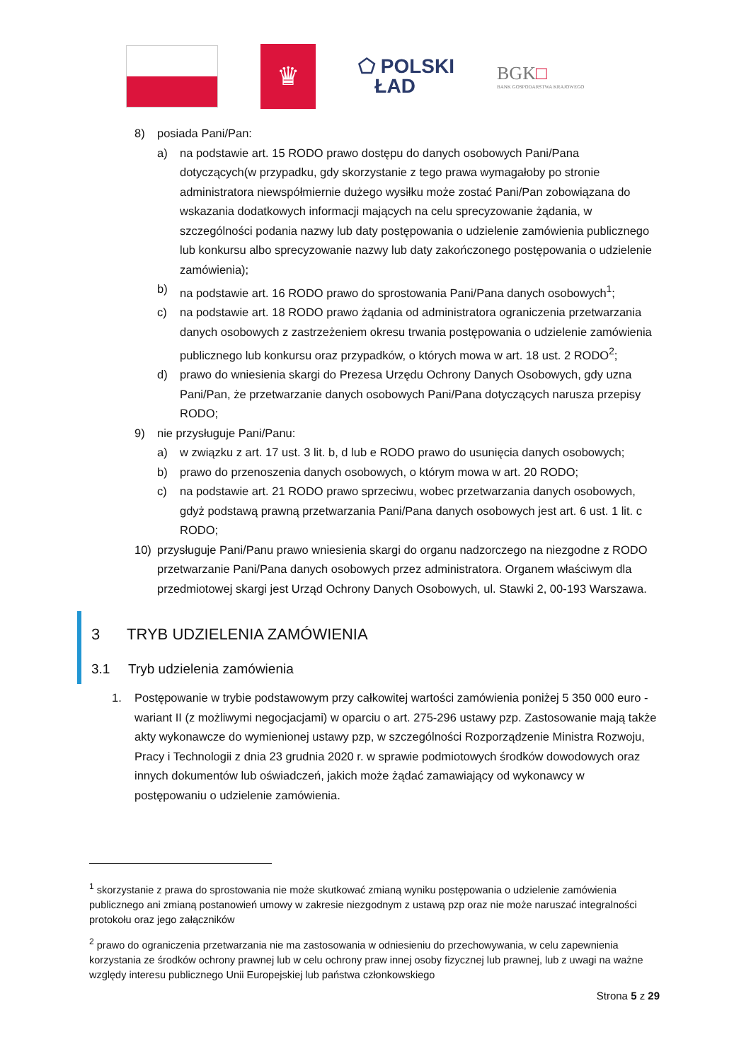♛
⬠ POLSKI
ŁAD
BGK□
BANK GOSPODARSTWA KRAJOWEGO
8) posiada Pani/Pan:
a) na podstawie art. 15 RODO prawo dostępu do danych osobowych Pani/Pana dotyczących(w przypadku, gdy skorzystanie z tego prawa wymagałoby po stronie administratora niewspółmiernie dużego wysiłku może zostać Pani/Pan zobowiązana do wskazania dodatkowych informacji mających na celu sprecyzowanie żądania, w szczególności podania nazwy lub daty postępowania o udzielenie zamówienia publicznego lub konkursu albo sprecyzowanie nazwy lub daty zakończonego postępowania o udzielenie zamówienia);
b) na podstawie art. 16 RODO prawo do sprostowania Pani/Pana danych osobowych<sup>1</sup>;
c) na podstawie art. 18 RODO prawo żądania od administratora ograniczenia przetwarzania danych osobowych z zastrzeżeniem okresu trwania postępowania o udzielenie zamówienia publicznego lub konkursu oraz przypadków, o których mowa w art. 18 ust. 2 RODO<sup>2</sup>;
d) prawo do wniesienia skargi do Prezesa Urzędu Ochrony Danych Osobowych, gdy uzna Pani/Pan, że przetwarzanie danych osobowych Pani/Pana dotyczących narusza przepisy RODO;
9) nie przysługuje Pani/Panu:
a) w związku z art. 17 ust. 3 lit. b, d lub e RODO prawo do usunięcia danych osobowych;
b) prawo do przenoszenia danych osobowych, o którym mowa w art. 20 RODO;
c) na podstawie art. 21 RODO prawo sprzeciwu, wobec przetwarzania danych osobowych, gdyż podstawą prawną przetwarzania Pani/Pana danych osobowych jest art. 6 ust. 1 lit. c RODO;
10) przysługuje Pani/Panu prawo wniesienia skargi do organu nadzorczego na niezgodne z RODO przetwarzanie Pani/Pana danych osobowych przez administratora. Organem właściwym dla przedmiotowej skargi jest Urząd Ochrony Danych Osobowych, ul. Stawki 2, 00-193 Warszawa.
3 TRYB UDZIELENIA ZAMÓWIENIA
3.1 Tryb udzielenia zamówienia
1. Postępowanie w trybie podstawowym przy całkowitej wartości zamówienia poniżej 5 350 000 euro - wariant II (z możliwymi negocjacjami) w oparciu o art. 275-296 ustawy pzp. Zastosowanie mają także akty wykonawcze do wymienionej ustawy pzp, w szczególności Rozporządzenie Ministra Rozwoju, Pracy i Technologii z dnia 23 grudnia 2020 r. w sprawie podmiotowych środków dowodowych oraz innych dokumentów lub oświadczeń, jakich może żądać zamawiający od wykonawcy w postępowaniu o udzielenie zamówienia.
<sup>1</sup> skorzystanie z prawa do sprostowania nie może skutkować zmianą wyniku postępowania o udzielenie zamówienia publicznego ani zmianą postanowień umowy w zakresie niezgodnym z ustawą pzp oraz nie może naruszać integralności protokołu oraz jego załączników
<sup>2</sup> prawo do ograniczenia przetwarzania nie ma zastosowania w odniesieniu do przechowywania, w celu zapewnienia korzystania ze środków ochrony prawnej lub w celu ochrony praw innej osoby fizycznej lub prawnej, lub z uwagi na ważne względy interesu publicznego Unii Europejskiej lub państwa członkowskiego
Strona 5 z 29